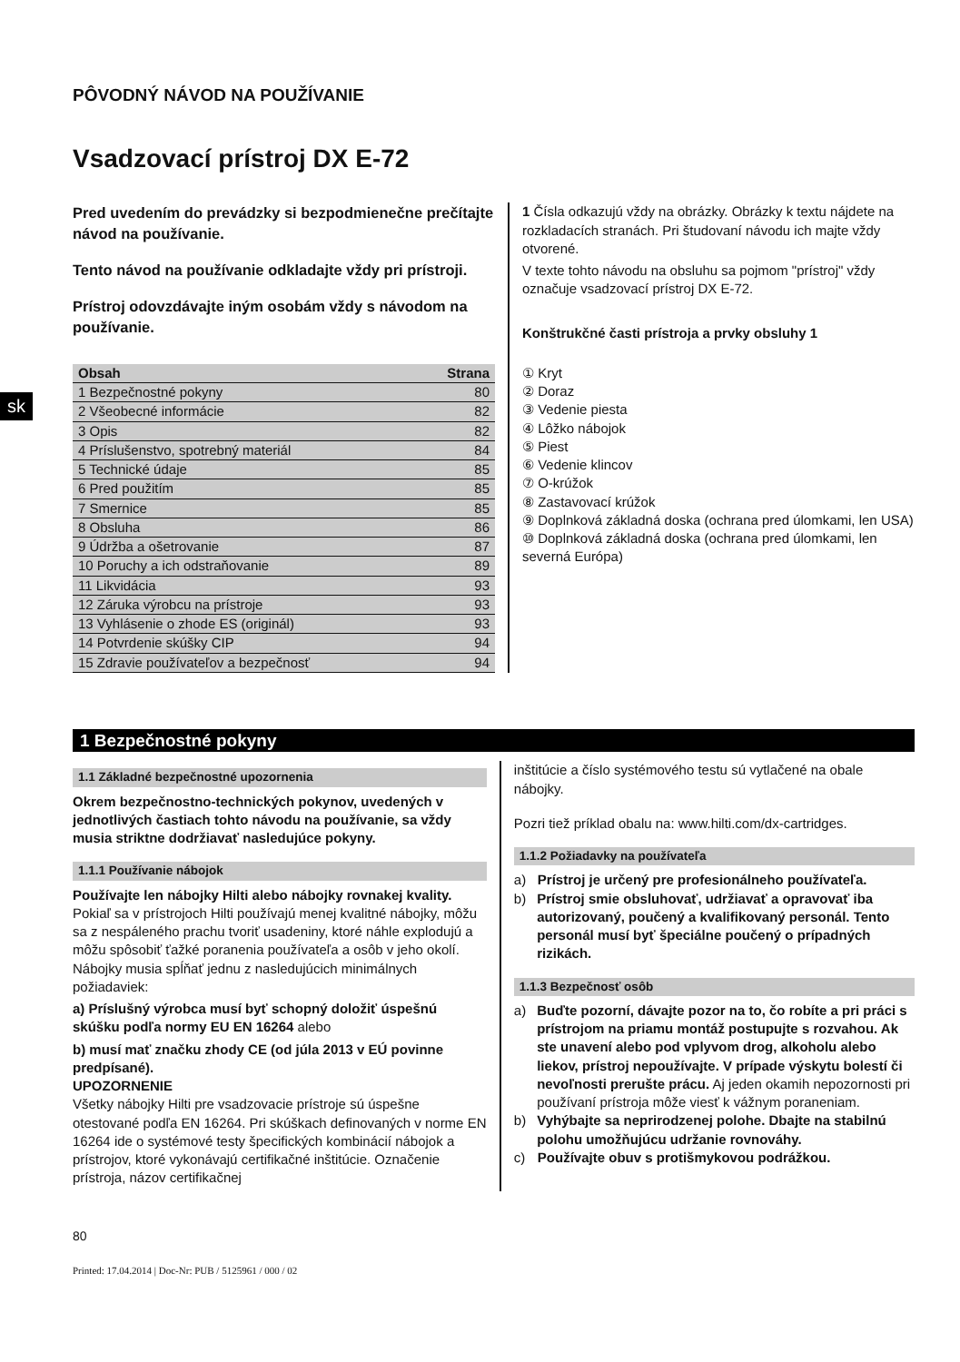sk
PÔVODNÝ NÁVOD NA POUŽÍVANIE
Vsadzovací prístroj DX E-72
Pred uvedením do prevádzky si bezpodmienečne prečítajte návod na používanie.
Tento návod na používanie odkladajte vždy pri prístroji.
Prístroj odovzdávajte iným osobám vždy s návodom na používanie.
| Obsah | Strana |
| --- | --- |
| 1 Bezpečnostné pokyny | 80 |
| 2 Všeobecné informácie | 82 |
| 3 Opis | 82 |
| 4 Príslušenstvo, spotrebný materiál | 84 |
| 5 Technické údaje | 85 |
| 6 Pred použitím | 85 |
| 7 Smernice | 85 |
| 8 Obsluha | 86 |
| 9 Údržba a ošetrovanie | 87 |
| 10 Poruchy a ich odstraňovanie | 89 |
| 11 Likvidácia | 93 |
| 12 Záruka výrobcu na prístroje | 93 |
| 13 Vyhlásenie o zhode ES (originál) | 93 |
| 14 Potvrdenie skúšky CIP | 94 |
| 15 Zdravie používateľov a bezpečnosť | 94 |
1 Čísla odkazujú vždy na obrázky. Obrázky k textu nájdete na rozkladacích stranách. Pri študovaní návodu ich majte vždy otvorené.
V texte tohto návodu na obsluhu sa pojmom "prístroj" vždy označuje vsadzovací prístroj DX E-72.
Konštrukčné časti prístroja a prvky obsluhy 1
① Kryt
② Doraz
③ Vedenie piesta
④ Lôžko nábojok
⑤ Piest
⑥ Vedenie klincov
⑦ O-krúžok
⑧ Zastavovací krúžok
⑨ Doplnková základná doska (ochrana pred úlomkami, len USA)
⑩ Doplnková základná doska (ochrana pred úlomkami, len severná Európa)
1 Bezpečnostné pokyny
1.1 Základné bezpečnostné upozornenia
Okrem bezpečnostno-technických pokynov, uvedených v jednotlivých častiach tohto návodu na používanie, sa vždy musia striktne dodržiavať nasledujúce pokyny.
1.1.1 Používanie nábojok
Používajte len nábojky Hilti alebo nábojky rovnakej kvality.
Pokiaľ sa v prístrojoch Hilti používajú menej kvalitné nábojky, môžu sa z nespáleného prachu tvoriť usadeniny, ktoré náhle explodujú a môžu spôsobiť ťažké poranenia používateľa a osôb v jeho okolí. Nábojky musia spĺňať jednu z nasledujúcich minimálnych požiadaviek:
a) Príslušný výrobca musí byť schopný doložiť úspešnú skúšku podľa normy EU EN 16264 alebo
b) musí mať značku zhody CE (od júla 2013 v EÚ povinne predpísané).
UPOZORNENIE
Všetky nábojky Hilti pre vsadzovacie prístroje sú úspešne otestované podľa EN 16264. Pri skúškach definovaných v norme EN 16264 ide o systémové testy špecifických kombinácií nábojok a prístrojov, ktoré vykonávajú certifikačné inštitúcie. Označenie prístroja, názov certifikačnej
inštitúcie a číslo systémového testu sú vytlačené na obale nábojky.
Pozri tiež príklad obalu na: www.hilti.com/dx-cartridges.
1.1.2 Požiadavky na používateľa
a) Prístroj je určený pre profesionálneho používateľa.
b) Prístroj smie obsluhovať, udržiavať a opravovať iba autorizovaný, poučený a kvalifikovaný personál. Tento personál musí byť špeciálne poučený o prípadných rizikách.
1.1.3 Bezpečnosť osôb
a) Buďte pozorní, dávajte pozor na to, čo robíte a pri práci s prístrojom na priamu montáž postupujte s rozvahou. Ak ste unavení alebo pod vplyvom drog, alkoholu alebo liekov, prístroj nepoužívajte. V prípade výskytu bolestí či nevoľnosti prerušte prácu. Aj jeden okamih nepozornosti pri používaní prístroja môže viesť k vážnym poraneniam.
b) Vyhýbajte sa neprirodzenej polohe. Dbajte na stabilnú polohu umožňujúcu udržanie rovnováhy.
c) Používajte obuv s protišmykovou podrážkou.
80
Printed: 17.04.2014 | Doc-Nr: PUB / 5125961 / 000 / 02